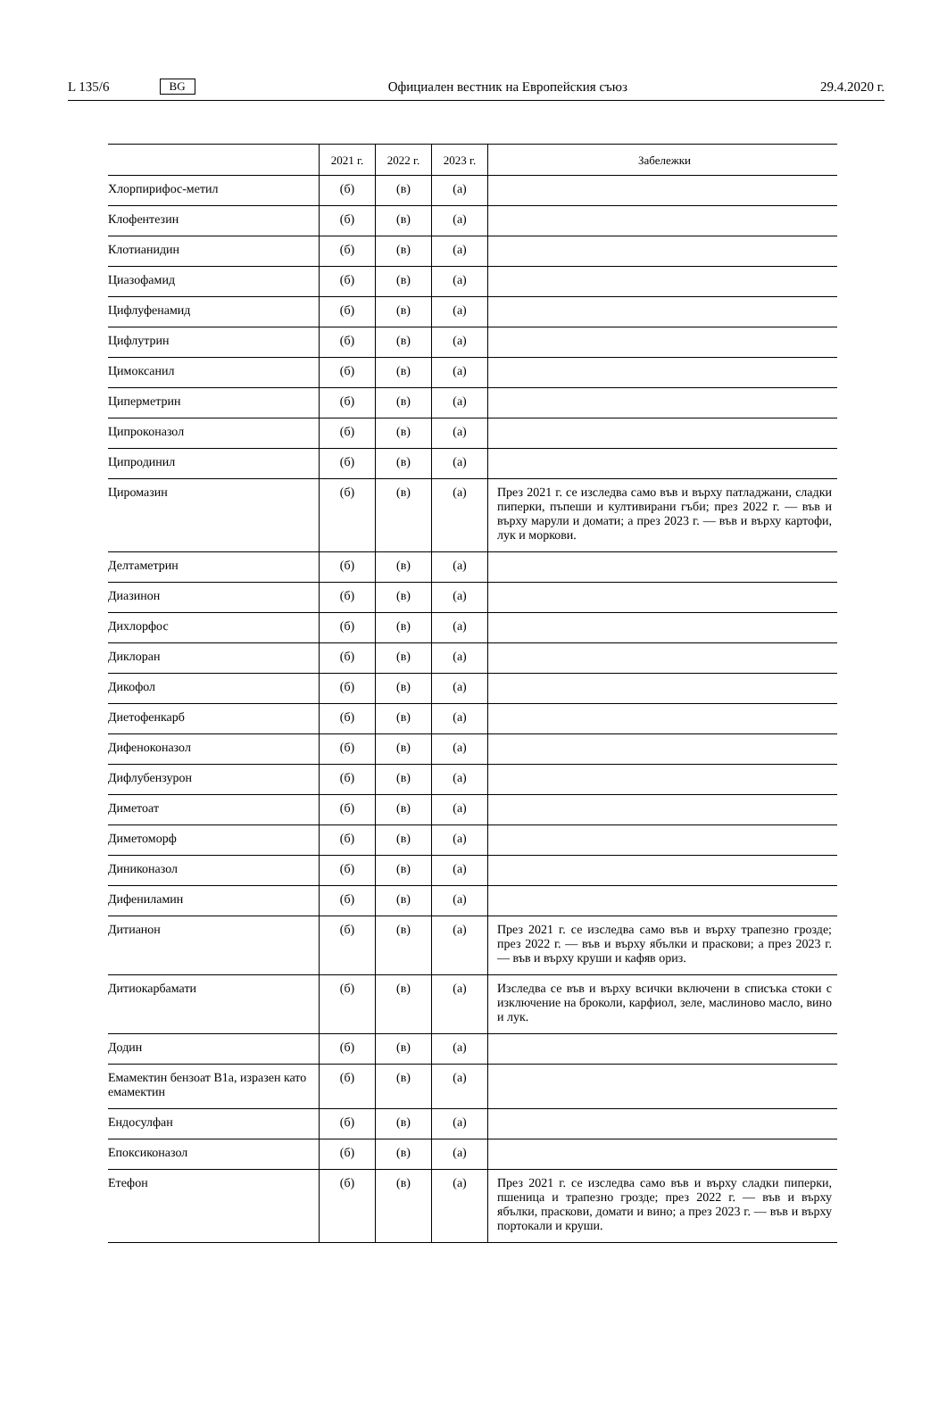L 135/6 BG Официален вестник на Европейския съюз 29.4.2020 г.
| | 2021 г. | 2022 г. | 2023 г. | Забележки |
| --- | --- | --- | --- | --- |
| Хлорпирифос-метил | (б) | (в) | (а) | |
| Клофентезин | (б) | (в) | (а) | |
| Клотианидин | (б) | (в) | (а) | |
| Циазофамид | (б) | (в) | (а) | |
| Цифлуфенамид | (б) | (в) | (а) | |
| Цифлутрин | (б) | (в) | (а) | |
| Цимоксанил | (б) | (в) | (а) | |
| Циперметрин | (б) | (в) | (а) | |
| Ципроконазол | (б) | (в) | (а) | |
| Ципродинил | (б) | (в) | (а) | |
| Циромазин | (б) | (в) | (а) | През 2021 г. се изследва само във и върху патладжани, сладки пиперки, пъпеши и култивирани гъби; през 2022 г. — във и върху марули и домати; а през 2023 г. — във и върху картофи, лук и моркови. |
| Делтаметрин | (б) | (в) | (а) | |
| Диазинон | (б) | (в) | (а) | |
| Дихлорфос | (б) | (в) | (а) | |
| Диклоран | (б) | (в) | (а) | |
| Дикофол | (б) | (в) | (а) | |
| Диетофенкарб | (б) | (в) | (а) | |
| Дифеноконазол | (б) | (в) | (а) | |
| Дифлубензурон | (б) | (в) | (а) | |
| Диметоат | (б) | (в) | (а) | |
| Диметоморф | (б) | (в) | (а) | |
| Диниконазол | (б) | (в) | (а) | |
| Дифениламин | (б) | (в) | (а) | |
| Дитианон | (б) | (в) | (а) | През 2021 г. се изследва само във и върху трапезно грозде; през 2022 г. — във и върху ябълки и праскови; а през 2023 г. — във и върху круши и кафяв ориз. |
| Дитиокарбамати | (б) | (в) | (а) | Изследва се във и върху всички включени в списъка стоки с изключение на броколи, карфиол, зеле, маслиново масло, вино и лук. |
| Додин | (б) | (в) | (а) | |
| Емамектин бензоат B1a, изразен като емамектин | (б) | (в) | (а) | |
| Ендосулфан | (б) | (в) | (а) | |
| Епоксиконазол | (б) | (в) | (а) | |
| Етефон | (б) | (в) | (а) | През 2021 г. се изследва само във и върху сладки пиперки, пшеница и трапезно грозде; през 2022 г. — във и върху ябълки, праскови, домати и вино; а през 2023 г. — във и върху портокали и круши. |